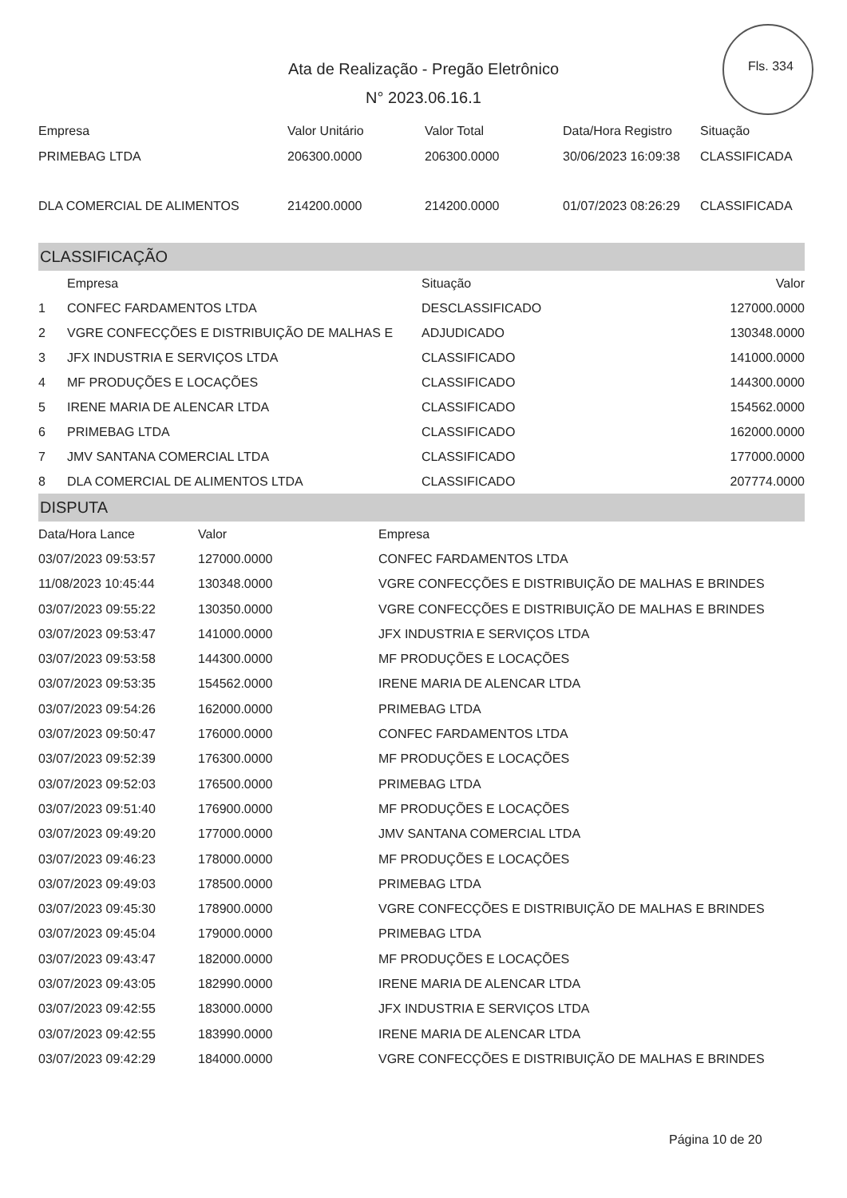Fls. 334
Ata de Realização - Pregão Eletrônico
N° 2023.06.16.1
| Empresa | Valor Unitário | Valor Total | Data/Hora Registro | Situação |
| --- | --- | --- | --- | --- |
| PRIMEBAG LTDA | 206300.0000 | 206300.0000 | 30/06/2023 16:09:38 | CLASSIFICADA |
| DLA COMERCIAL DE ALIMENTOS | 214200.0000 | 214200.0000 | 01/07/2023 08:26:29 | CLASSIFICADA |
CLASSIFICAÇÃO
| | Empresa | Situação | Valor |
| --- | --- | --- | --- |
| 1 | CONFEC FARDAMENTOS LTDA | DESCLASSIFICADO | 127000.0000 |
| 2 | VGRE CONFECÇÕES E DISTRIBUIÇÃO DE MALHAS E | ADJUDICADO | 130348.0000 |
| 3 | JFX INDUSTRIA E SERVIÇOS LTDA | CLASSIFICADO | 141000.0000 |
| 4 | MF PRODUÇÕES E LOCAÇÕES | CLASSIFICADO | 144300.0000 |
| 5 | IRENE MARIA DE ALENCAR LTDA | CLASSIFICADO | 154562.0000 |
| 6 | PRIMEBAG LTDA | CLASSIFICADO | 162000.0000 |
| 7 | JMV SANTANA COMERCIAL LTDA | CLASSIFICADO | 177000.0000 |
| 8 | DLA COMERCIAL DE ALIMENTOS LTDA | CLASSIFICADO | 207774.0000 |
DISPUTA
| Data/Hora Lance | Valor | Empresa |
| --- | --- | --- |
| 03/07/2023 09:53:57 | 127000.0000 | CONFEC FARDAMENTOS LTDA |
| 11/08/2023 10:45:44 | 130348.0000 | VGRE CONFECÇÕES E DISTRIBUIÇÃO DE MALHAS E BRINDES |
| 03/07/2023 09:55:22 | 130350.0000 | VGRE CONFECÇÕES E DISTRIBUIÇÃO DE MALHAS E BRINDES |
| 03/07/2023 09:53:47 | 141000.0000 | JFX INDUSTRIA E SERVIÇOS LTDA |
| 03/07/2023 09:53:58 | 144300.0000 | MF PRODUÇÕES E LOCAÇÕES |
| 03/07/2023 09:53:35 | 154562.0000 | IRENE MARIA DE ALENCAR LTDA |
| 03/07/2023 09:54:26 | 162000.0000 | PRIMEBAG LTDA |
| 03/07/2023 09:50:47 | 176000.0000 | CONFEC FARDAMENTOS LTDA |
| 03/07/2023 09:52:39 | 176300.0000 | MF PRODUÇÕES E LOCAÇÕES |
| 03/07/2023 09:52:03 | 176500.0000 | PRIMEBAG LTDA |
| 03/07/2023 09:51:40 | 176900.0000 | MF PRODUÇÕES E LOCAÇÕES |
| 03/07/2023 09:49:20 | 177000.0000 | JMV SANTANA COMERCIAL LTDA |
| 03/07/2023 09:46:23 | 178000.0000 | MF PRODUÇÕES E LOCAÇÕES |
| 03/07/2023 09:49:03 | 178500.0000 | PRIMEBAG LTDA |
| 03/07/2023 09:45:30 | 178900.0000 | VGRE CONFECÇÕES E DISTRIBUIÇÃO DE MALHAS E BRINDES |
| 03/07/2023 09:45:04 | 179000.0000 | PRIMEBAG LTDA |
| 03/07/2023 09:43:47 | 182000.0000 | MF PRODUÇÕES E LOCAÇÕES |
| 03/07/2023 09:43:05 | 182990.0000 | IRENE MARIA DE ALENCAR LTDA |
| 03/07/2023 09:42:55 | 183000.0000 | JFX INDUSTRIA E SERVIÇOS LTDA |
| 03/07/2023 09:42:55 | 183990.0000 | IRENE MARIA DE ALENCAR LTDA |
| 03/07/2023 09:42:29 | 184000.0000 | VGRE CONFECÇÕES E DISTRIBUIÇÃO DE MALHAS E BRINDES |
Página 10 de 20